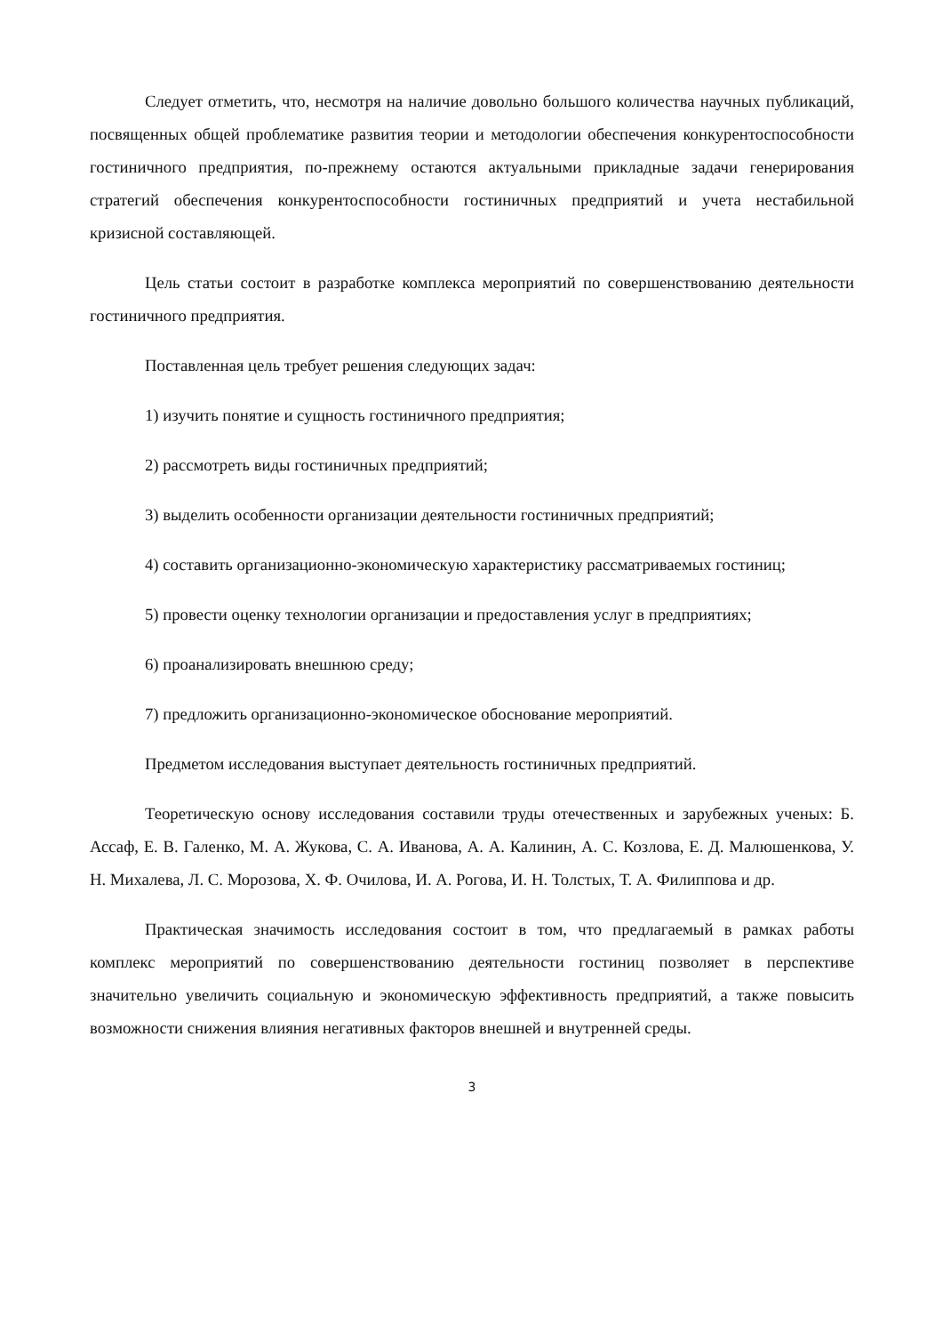Следует отметить, что, несмотря на наличие довольно большого количества научных публикаций, посвященных общей проблематике развития теории и методологии обеспечения конкурентоспособности гостиничного предприятия, по-прежнему остаются актуальными прикладные задачи генерирования стратегий обеспечения конкурентоспособности гостиничных предприятий и учета нестабильной кризисной составляющей.
Цель статьи состоит в разработке комплекса мероприятий по совершенствованию деятельности гостиничного предприятия.
Поставленная цель требует решения следующих задач:
1) изучить понятие и сущность гостиничного предприятия;
2) рассмотреть виды гостиничных предприятий;
3) выделить особенности организации деятельности гостиничных предприятий;
4) составить организационно-экономическую характеристику рассматриваемых гостиниц;
5) провести оценку технологии организации и предоставления услуг в предприятиях;
6) проанализировать внешнюю среду;
7) предложить организационно-экономическое обоснование мероприятий.
Предметом исследования выступает деятельность гостиничных предприятий.
Теоретическую основу исследования составили труды отечественных и зарубежных ученых: Б. Ассаф, Е. В. Галенко, М. А. Жукова, С. А. Иванова, А. А. Калинин, А. С. Козлова, Е. Д. Малюшенкова, У. Н. Михалева, Л. С. Морозова, Х. Ф. Очилова, И. А. Рогова, И. Н. Толстых, Т. А. Филиппова и др.
Практическая значимость исследования состоит в том, что предлагаемый в рамках работы комплекс мероприятий по совершенствованию деятельности гостиниц позволяет в перспективе значительно увеличить социальную и экономическую эффективность предприятий, а также повысить возможности снижения влияния негативных факторов внешней и внутренней среды.
3